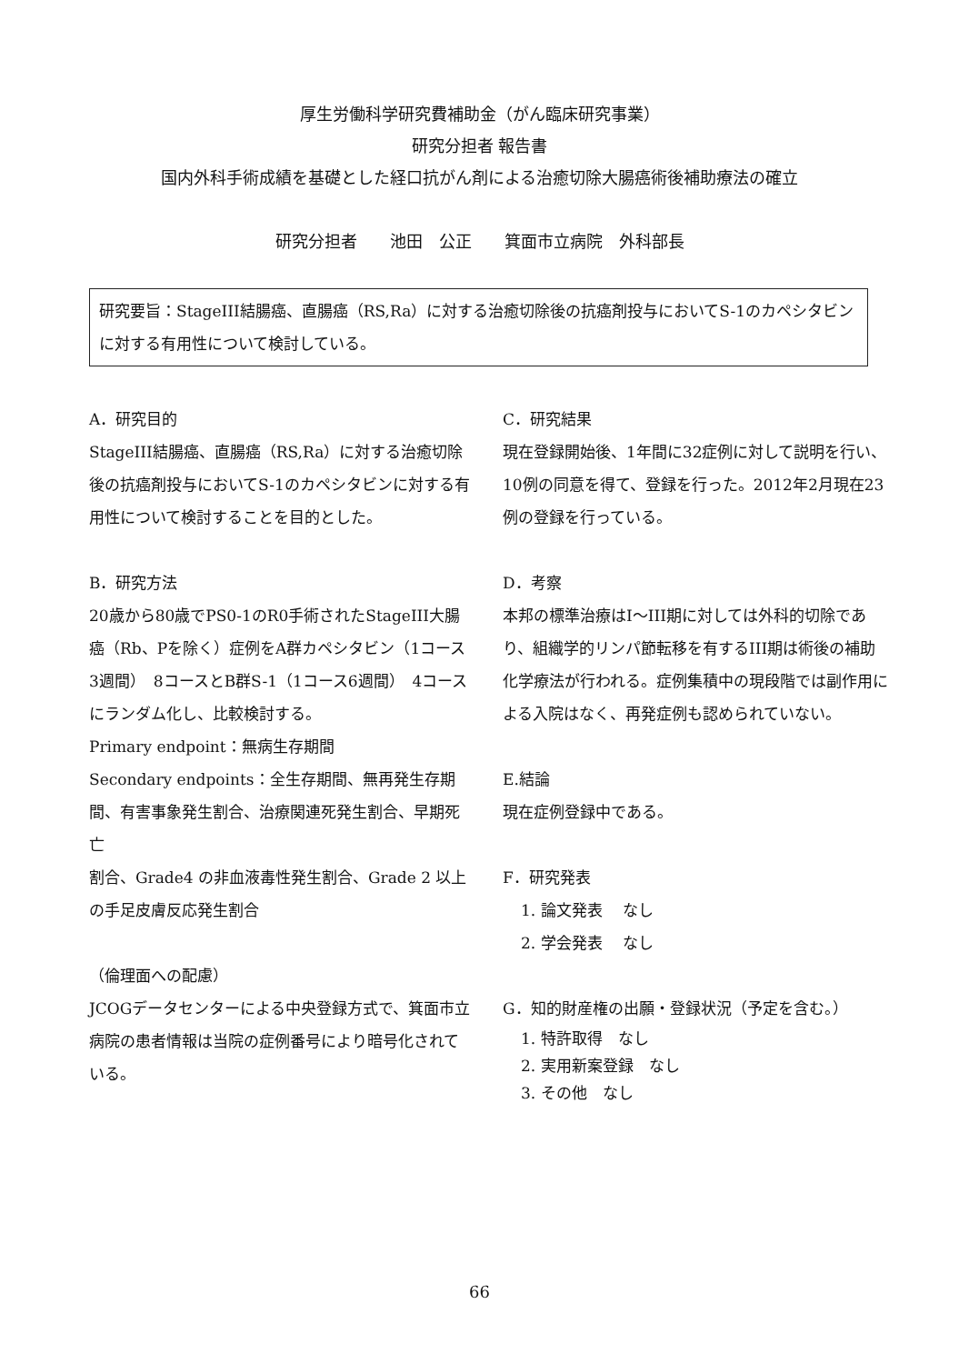厚生労働科学研究費補助金（がん臨床研究事業）
研究分担者 報告書
国内外科手術成績を基礎とした経口抗がん剤による治癒切除大腸癌術後補助療法の確立
研究分担者　　池田　公正　　箕面市立病院　外科部長
研究要旨：StageIII結腸癌、直腸癌（RS,Ra）に対する治癒切除後の抗癌剤投与においてS-1のカペシタビンに対する有用性について検討している。
A．研究目的
StageIII結腸癌、直腸癌（RS,Ra）に対する治癒切除後の抗癌剤投与においてS-1のカペシタビンに対する有用性について検討することを目的とした。
B．研究方法
20歳から80歳でPS0-1のR0手術されたStageIII大腸癌（Rb、Pを除く）症例をA群カペシタビン（1コース3週間）　8コースとB群S-1（1コース6週間）　4コースにランダム化し、比較検討する。
Primary endpoint：無病生存期間
Secondary endpoints：全生存期間、無再発生存期間、有害事象発生割合、治療関連死発生割合、早期死亡
割合、Grade4 の非血液毒性発生割合、Grade 2 以上の手足皮膚反応発生割合
（倫理面への配慮）
JCOGデータセンターによる中央登録方式で、箕面市立病院の患者情報は当院の症例番号により暗号化されている。
C．研究結果
現在登録開始後、1年間に32症例に対して説明を行い、10例の同意を得て、登録を行った。2012年2月現在23例の登録を行っている。
D．考察
本邦の標準治療はI～III期に対しては外科的切除であり、組織学的リンパ節転移を有するIII期は術後の補助化学療法が行われる。症例集積中の現段階では副作用による入院はなく、再発症例も認められていない。
E.結論
現在症例登録中である。
F．研究発表
1. 論文発表　 なし
2. 学会発表　 なし
G．知的財産権の出願・登録状況（予定を含む。）
1. 特許取得　なし
2. 実用新案登録　なし
3. その他　なし
66